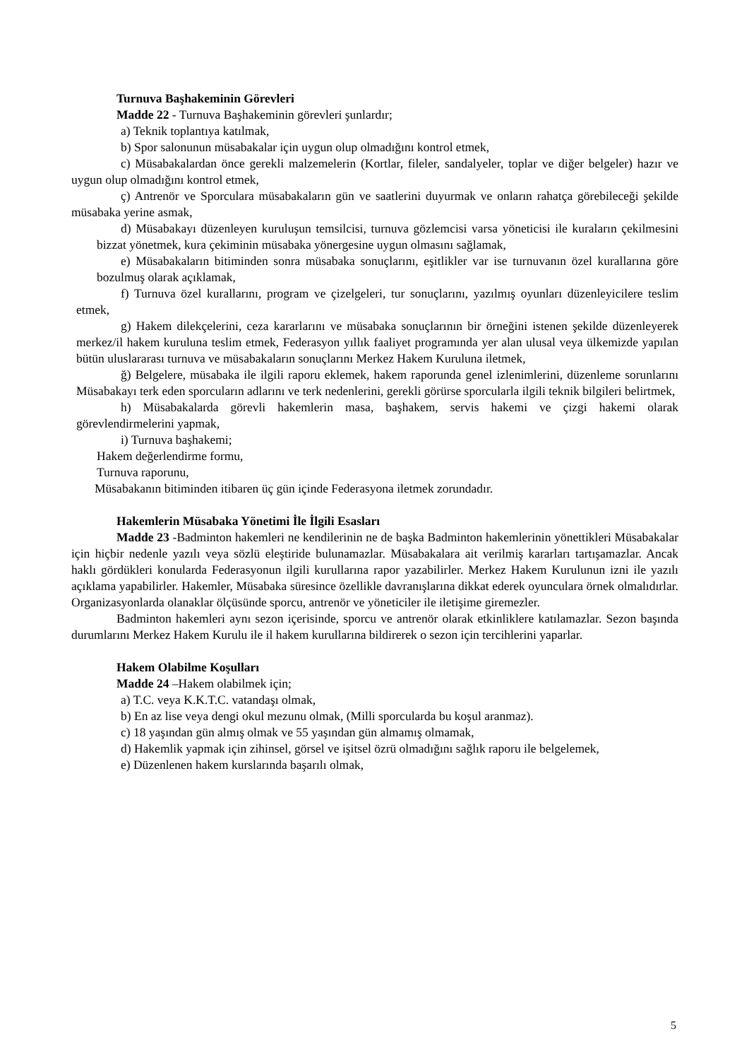Turnuva Başhakeminin Görevleri
Madde 22 - Turnuva Başhakeminin görevleri şunlardır;
a) Teknik toplantıya katılmak,
b) Spor salonunun müsabakalar için uygun olup olmadığını kontrol etmek,
c) Müsabakalardan önce gerekli malzemelerin (Kortlar, fileler, sandalyeler, toplar ve diğer belgeler) hazır ve uygun olup olmadığını kontrol etmek,
ç) Antrenör ve Sporculara müsabakaların gün ve saatlerini duyurmak ve onların rahatça görebileceği şekilde müsabaka yerine asmak,
d) Müsabakayı düzenleyen kuruluşun temsilcisi, turnuva gözlemcisi varsa yöneticisi ile kuraların çekilmesini bizzat yönetmek, kura çekiminin müsabaka yönergesine uygun olmasını sağlamak,
e) Müsabakaların bitiminden sonra müsabaka sonuçlarını, eşitlikler var ise turnuvanın özel kurallarına göre bozulmuş olarak açıklamak,
f) Turnuva özel kurallarını, program ve çizelgeleri, tur sonuçlarını, yazılmış oyunları düzenleyicilere teslim etmek,
g) Hakem dilekçelerini, ceza kararlarını ve müsabaka sonuçlarının bir örneğini istenen şekilde düzenleyerek merkez/il hakem kuruluna teslim etmek, Federasyon yıllık faaliyet programında yer alan ulusal veya ülkemizde yapılan bütün uluslararası turnuva ve müsabakaların sonuçlarını Merkez Hakem Kuruluna iletmek,
ğ) Belgelere, müsabaka ile ilgili raporu eklemek, hakem raporunda genel izlenimlerini, düzenleme sorunlarını Müsabakayı terk eden sporcuların adlarını ve terk nedenlerini, gerekli görürse sporcularla ilgili teknik bilgileri belirtmek,
h) Müsabakalarda görevli hakemlerin masa, başhakem, servis hakemi ve çizgi hakemi olarak görevlendirmelerini yapmak,
i) Turnuva başhakemi;
Hakem değerlendirme formu,
Turnuva raporunu,
Müsabakanın bitiminden itibaren üç gün içinde Federasyona iletmek zorundadır.
Hakemlerin Müsabaka Yönetimi İle İlgili Esasları
Madde 23 -Badminton hakemleri ne kendilerinin ne de başka Badminton hakemlerinin yönettikleri Müsabakalar için hiçbir nedenle yazılı veya sözlü eleştiride bulunamazlar. Müsabakalara ait verilmiş kararları tartışamazlar. Ancak haklı gördükleri konularda Federasyonun ilgili kurullarına rapor yazabilirler. Merkez Hakem Kurulunun izni ile yazılı açıklama yapabilirler. Hakemler, Müsabaka süresince özellikle davranışlarına dikkat ederek oyunculara örnek olmalıdırlar. Organizasyonlarda olanaklar ölçüsünde sporcu, antrenör ve yöneticiler ile iletişime giremezler.
Badminton hakemleri aynı sezon içerisinde, sporcu ve antrenör olarak etkinliklere katılamazlar. Sezon başında durumlarını Merkez Hakem Kurulu ile il hakem kurullarına bildirerek o sezon için tercihlerini yaparlar.
Hakem Olabilme Koşulları
Madde 24 –Hakem olabilmek için;
a) T.C. veya K.K.T.C. vatandaşı olmak,
b) En az lise veya dengi okul mezunu olmak, (Milli sporcularda bu koşul aranmaz).
c) 18 yaşından gün almış olmak ve 55 yaşından gün almamış olmamak,
d) Hakemlik yapmak için zihinsel, görsel ve işitsel özrü olmadığını sağlık raporu ile belgelemek,
e) Düzenlenen hakem kurslarında başarılı olmak,
5